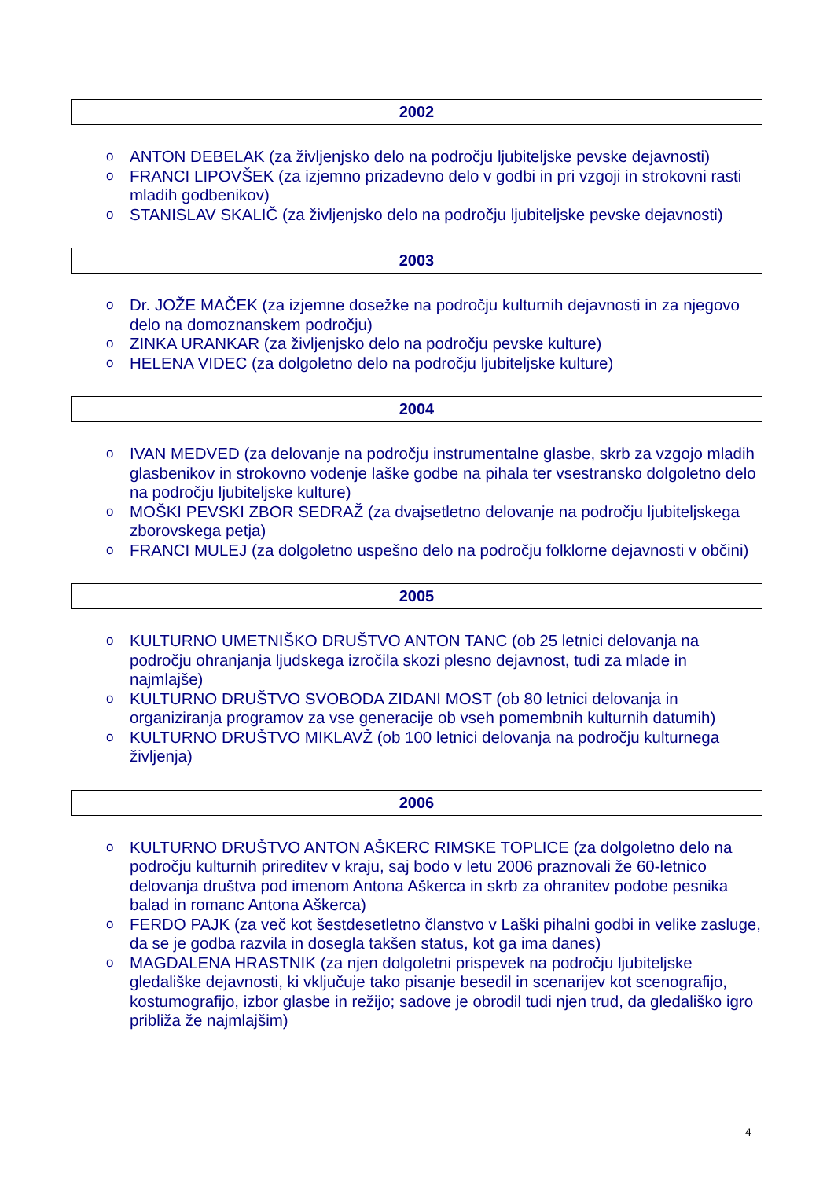2002
o ANTON DEBELAK (za življenjsko delo na področju ljubiteljske pevske dejavnosti)
o FRANCI LIPOVŠEK (za izjemno prizadevno delo v godbi in pri vzgoji in strokovni rasti mladih godbenikov)
o STANISLAV SKALIČ (za življenjsko delo na področju ljubiteljske pevske dejavnosti)
2003
o Dr. JOŽE MAČEK (za izjemne dosežke na področju kulturnih dejavnosti in za njegovo delo na domoznanskem področju)
o ZINKA URANKAR (za življenjsko delo na področju pevske kulture)
o HELENA VIDEC (za dolgoletno delo na področju ljubiteljske kulture)
2004
o IVAN MEDVED (za delovanje na področju instrumentalne glasbe, skrb za vzgojo mladih glasbenikov in strokovno vodenje laške godbe na pihala ter vsestransko dolgoletno delo na področju ljubiteljske kulture)
o MOŠKI PEVSKI ZBOR SEDRAŽ (za dvajsetletno delovanje na področju ljubiteljskega zborovskega petja)
o FRANCI MULEJ (za dolgoletno uspešno delo na področju folklorne dejavnosti v občini)
2005
o KULTURNO UMETNIŠKO DRUŠTVO ANTON TANC (ob 25 letnici delovanja na področju ohranjanja ljudskega izročila skozi plesno dejavnost, tudi za mlade in najmlajše)
o KULTURNO DRUŠTVO SVOBODA ZIDANI MOST (ob 80 letnici delovanja in organiziranja programov za vse generacije ob vseh pomembnih kulturnih datumih)
o KULTURNO DRUŠTVO MIKLAVŽ (ob 100 letnici delovanja na področju kulturnega življenja)
2006
o KULTURNO DRUŠTVO ANTON AŠKERC RIMSKE TOPLICE (za dolgoletno delo na področju kulturnih prireditev v kraju, saj bodo v letu 2006 praznovali že 60-letnico delovanja društva pod imenom Antona Aškerca in skrb za ohranitev podobe pesnika balad in romanc Antona Aškerca)
o FERDO PAJK (za več kot šestdesetletno članstvo v Laški pihalni godbi in velike zasluge, da se je godba razvila in dosegla takšen status, kot ga ima danes)
o MAGDALENA HRASTNIK (za njen dolgoletni prispevek na področju ljubiteljske gledališke dejavnosti, ki vključuje tako pisanje besedil in scenarijev kot scenografijo, kostumografijo, izbor glasbe in režijo; sadove je obrodil tudi njen trud, da gledališko igro približa že najmlajšim)
4